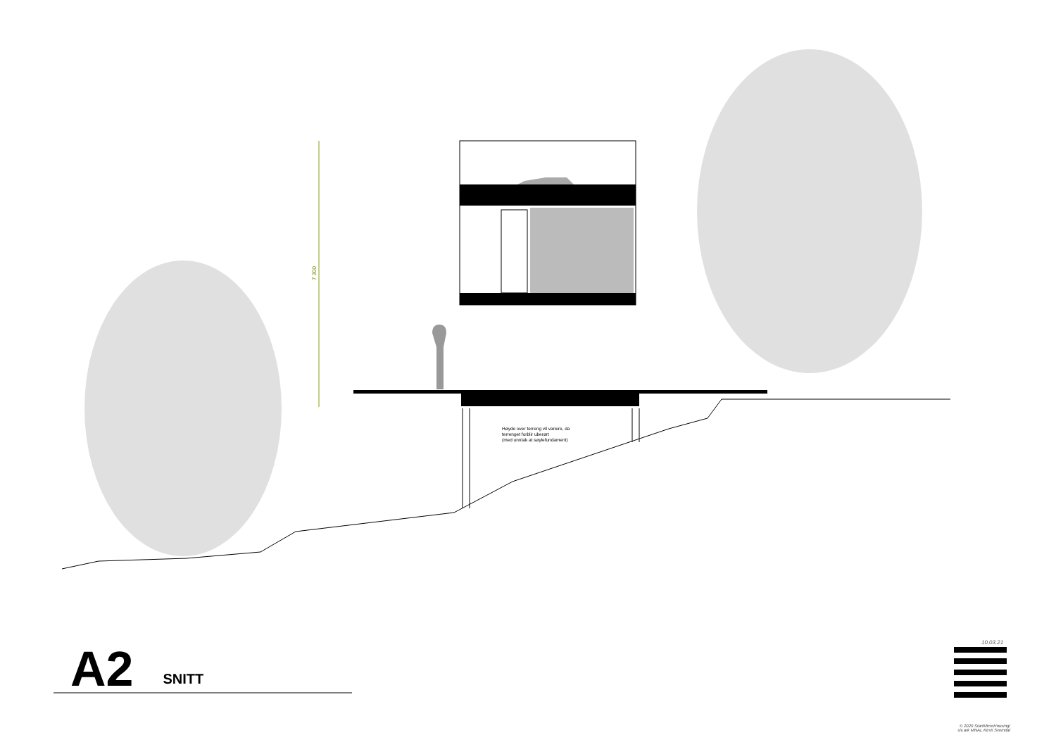7 300
Høyde over terreng vil variere, da
terrenget forblir uberørt
(med unntak at søylefundament)
A2 SNITT
10.03.21
© 2020 StartMicroHousing/
siv.ark MNAL Kirsti Sveindal